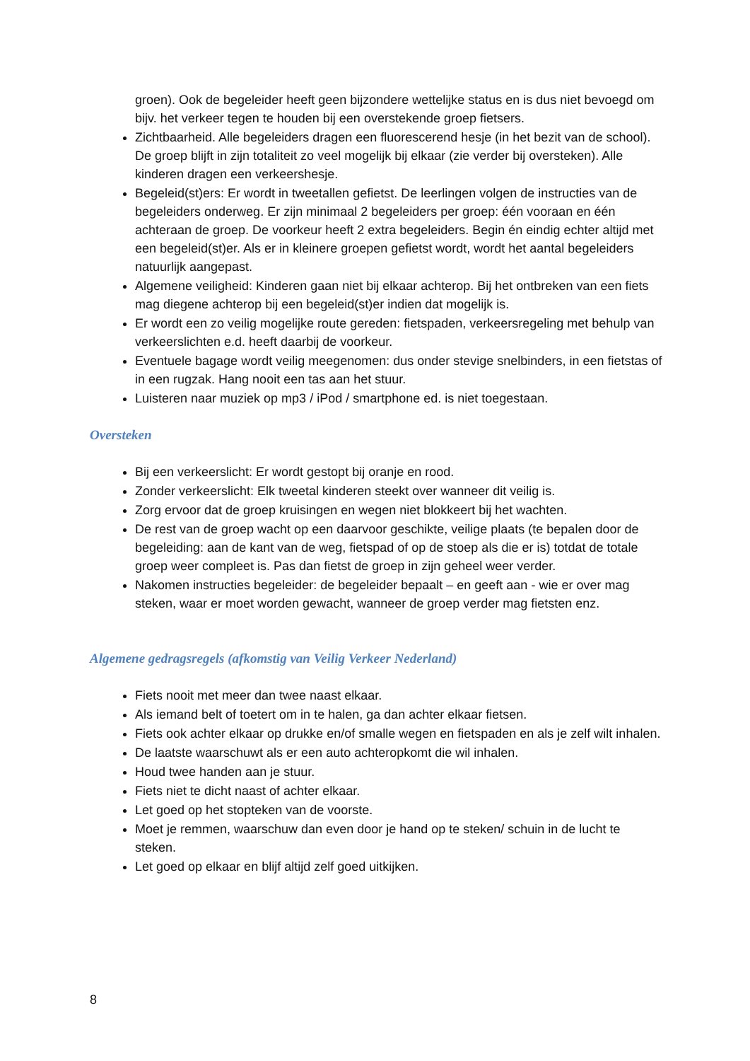groen). Ook de begeleider heeft geen bijzondere wettelijke status en is dus niet bevoegd om bijv. het verkeer tegen te houden bij een overstekende groep fietsers.
Zichtbaarheid. Alle begeleiders dragen een fluorescerend hesje (in het bezit van de school). De groep blijft in zijn totaliteit zo veel mogelijk bij elkaar (zie verder bij oversteken). Alle kinderen dragen een verkeershesje.
Begeleid(st)ers: Er wordt in tweetallen gefietst. De leerlingen volgen de instructies van de begeleiders onderweg. Er zijn minimaal 2 begeleiders per groep: één vooraan en één achteraan de groep. De voorkeur heeft 2 extra begeleiders. Begin én eindig echter altijd met een begeleid(st)er. Als er in kleinere groepen gefietst wordt, wordt het aantal begeleiders natuurlijk aangepast.
Algemene veiligheid: Kinderen gaan niet bij elkaar achterop. Bij het ontbreken van een fiets mag diegene achterop bij een begeleid(st)er indien dat mogelijk is.
Er wordt een zo veilig mogelijke route gereden: fietspaden, verkeersregeling met behulp van verkeerslichten e.d. heeft daarbij de voorkeur.
Eventuele bagage wordt veilig meegenomen: dus onder stevige snelbinders, in een fietstas of in een rugzak. Hang nooit een tas aan het stuur.
Luisteren naar muziek op mp3 / iPod / smartphone ed. is niet toegestaan.
Oversteken
Bij een verkeerslicht: Er wordt gestopt bij oranje en rood.
Zonder verkeerslicht: Elk tweetal kinderen steekt over wanneer dit veilig is.
Zorg ervoor dat de groep kruisingen en wegen niet blokkeert bij het wachten.
De rest van de groep wacht op een daarvoor geschikte, veilige plaats (te bepalen door de begeleiding: aan de kant van de weg, fietspad of op de stoep als die er is) totdat de totale groep weer compleet is. Pas dan fietst de groep in zijn geheel weer verder.
Nakomen instructies begeleider: de begeleider bepaalt – en geeft aan - wie er over mag steken, waar er moet worden gewacht, wanneer de groep verder mag fietsten enz.
Algemene gedragsregels (afkomstig van Veilig Verkeer Nederland)
Fiets nooit met meer dan twee naast elkaar.
Als iemand belt of toetert om in te halen, ga dan achter elkaar fietsen.
Fiets ook achter elkaar op drukke en/of smalle wegen en fietspaden en als je zelf wilt inhalen.
De laatste waarschuwt als er een auto achteropkomt die wil inhalen.
Houd twee handen aan je stuur.
Fiets niet te dicht naast of achter elkaar.
Let goed op het stopteken van de voorste.
Moet je remmen, waarschuw dan even door je hand op te steken/ schuin in de lucht te steken.
Let goed op elkaar en blijf altijd zelf goed uitkijken.
8